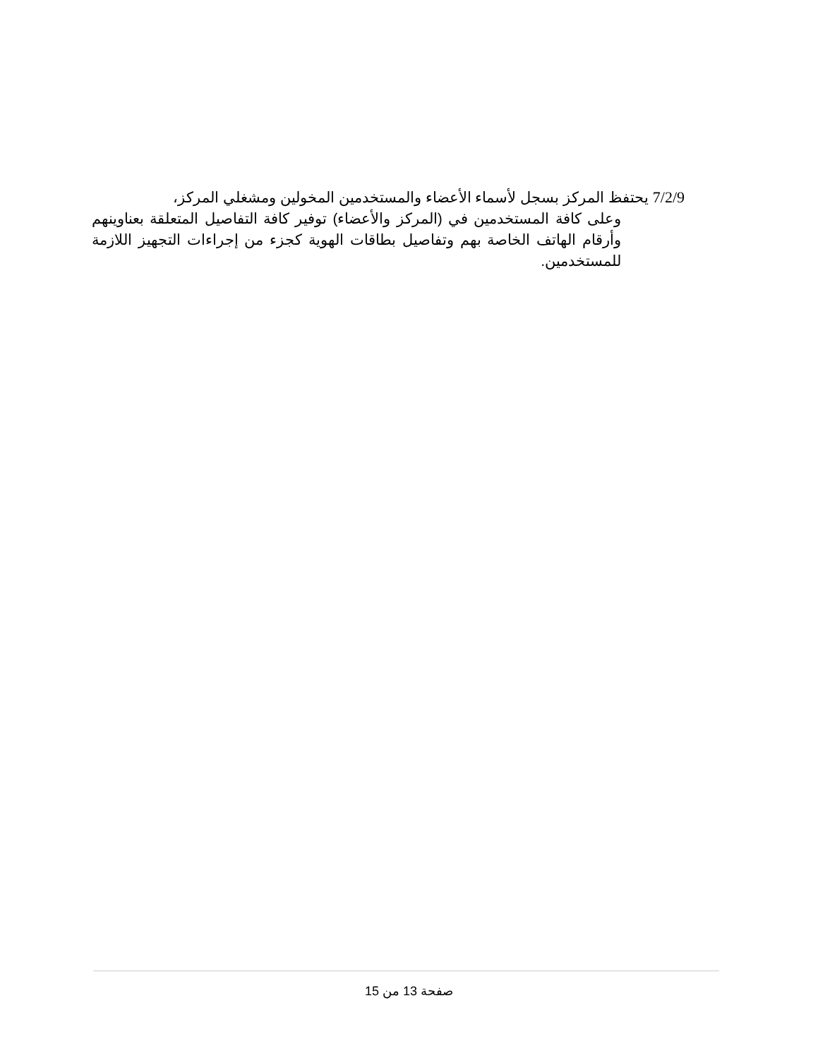7/2/9 يحتفظ المركز بسجل لأسماء الأعضاء والمستخدمين المخولين ومشغلي المركز،
وعلى كافة المستخدمين في (المركز والأعضاء) توفير كافة التفاصيل المتعلقة بعناوينهم وأرقام الهاتف الخاصة بهم وتفاصيل بطاقات الهوية كجزء من إجراءات التجهيز اللازمة للمستخدمين.
صفحة 13 من 15